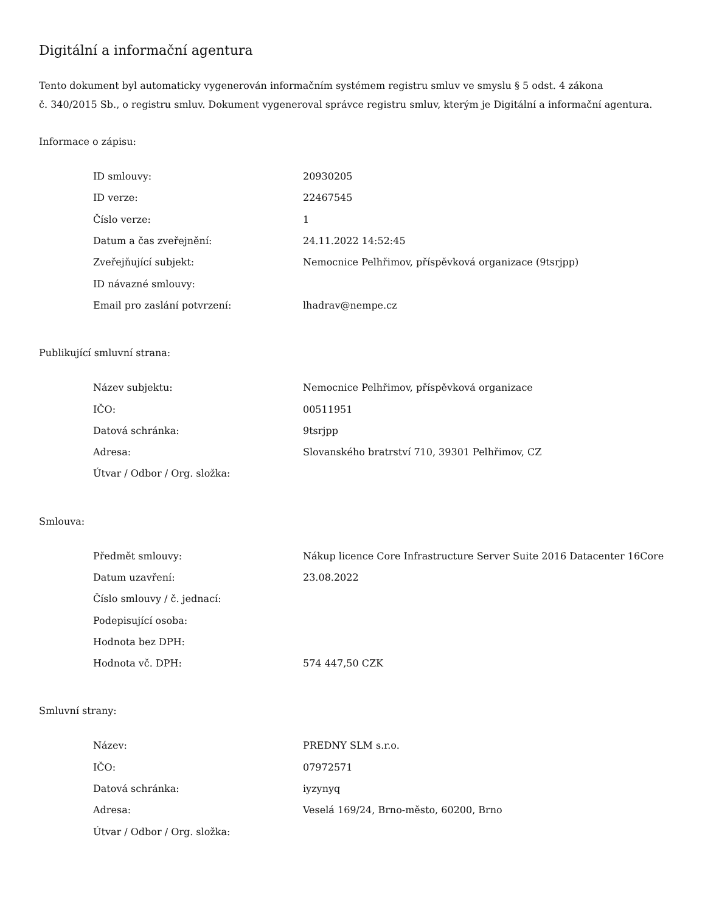Digitální a informační agentura
Tento dokument byl automaticky vygenerován informačním systémem registru smluv ve smyslu § 5 odst. 4 zákona
č. 340/2015 Sb., o registru smluv. Dokument vygeneroval správce registru smluv, kterým je Digitální a informační agentura.
Informace o zápisu:
| ID smlouvy: | 20930205 |
| ID verze: | 22467545 |
| Číslo verze: | 1 |
| Datum a čas zveřejnění: | 24.11.2022 14:52:45 |
| Zveřejňující subjekt: | Nemocnice Pelhřimov, příspěvková organizace (9tsrjpp) |
| ID návazné smlouvy: | |
| Email pro zaslání potvrzení: | lhadrav@nempe.cz |
Publikující smluvní strana:
| Název subjektu: | Nemocnice Pelhřimov, příspěvková organizace |
| IČO: | 00511951 |
| Datová schránka: | 9tsrjpp |
| Adresa: | Slovanského bratrství 710, 39301 Pelhřimov, CZ |
| Útvar / Odbor / Org. složka: | |
Smlouva:
| Předmět smlouvy: | Nákup licence Core Infrastructure Server Suite 2016 Datacenter 16Core |
| Datum uzavření: | 23.08.2022 |
| Číslo smlouvy / č. jednací: | |
| Podepisující osoba: | |
| Hodnota bez DPH: | |
| Hodnota vč. DPH: | 574 447,50 CZK |
Smluvní strany:
| Název: | PREDNY SLM s.r.o. |
| IČO: | 07972571 |
| Datová schránka: | iyzynyq |
| Adresa: | Veselá 169/24, Brno-město, 60200, Brno |
| Útvar / Odbor / Org. složka: | |